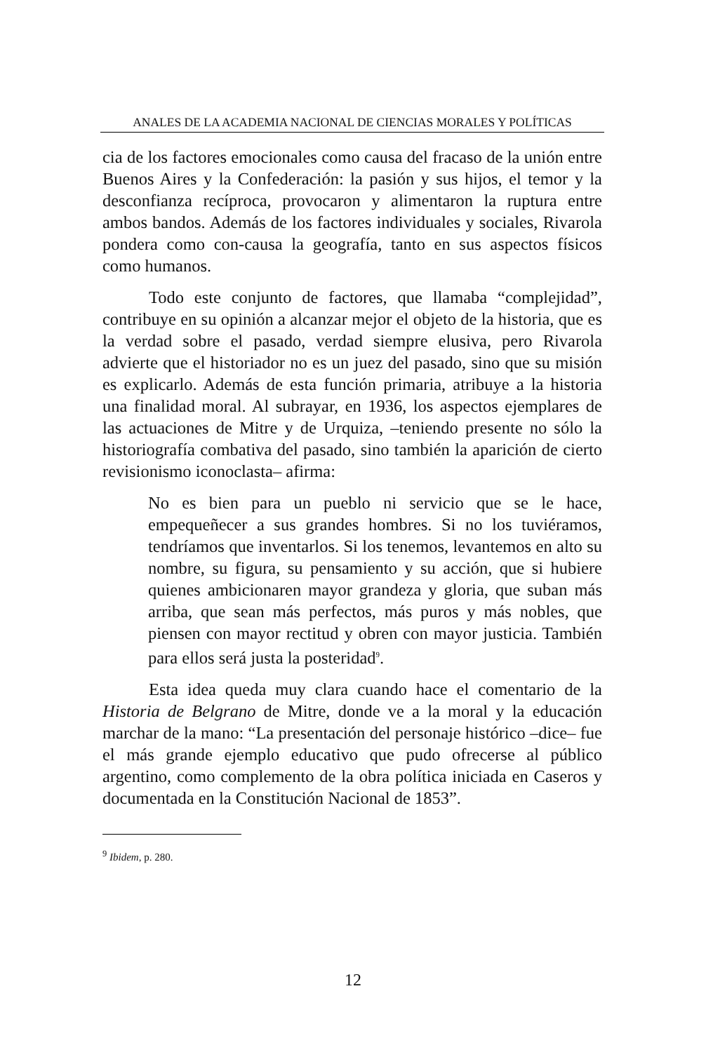ANALES DE LA ACADEMIA NACIONAL DE CIENCIAS MORALES Y POLÍTICAS
cia de los factores emocionales como causa del fracaso de la unión entre Buenos Aires y la Confederación: la pasión y sus hijos, el temor y la desconfianza recíproca, provocaron y alimentaron la ruptura entre ambos bandos. Además de los factores individuales y sociales, Rivarola pondera como con-causa la geografía, tanto en sus aspectos físicos como humanos.
Todo este conjunto de factores, que llamaba “complejidad”, contribuye en su opinión a alcanzar mejor el objeto de la historia, que es la verdad sobre el pasado, verdad siempre elusiva, pero Rivarola advierte que el historiador no es un juez del pasado, sino que su misión es explicarlo. Además de esta función primaria, atribuye a la historia una finalidad moral. Al subrayar, en 1936, los aspectos ejemplares de las actuaciones de Mitre y de Urquiza, –teniendo presente no sólo la historiografía combativa del pasado, sino también la aparición de cierto revisionismo iconoclasta– afirma:
No es bien para un pueblo ni servicio que se le hace, empequeñecer a sus grandes hombres. Si no los tuviéramos, tendríamos que inventarlos. Si los tenemos, levantemos en alto su nombre, su figura, su pensamiento y su acción, que si hubiere quienes ambicionaren mayor grandeza y gloria, que suban más arriba, que sean más perfectos, más puros y más nobles, que piensen con mayor rectitud y obren con mayor justicia. También para ellos será justa la posteridad<sup>9</sup>.
Esta idea queda muy clara cuando hace el comentario de la Historia de Belgrano de Mitre, donde ve a la moral y la educación marchar de la mano: “La presentación del personaje histórico –dice– fue el más grande ejemplo educativo que pudo ofrecerse al público argentino, como complemento de la obra política iniciada en Caseros y documentada en la Constitución Nacional de 1853”.
<sup>9</sup> Ibidem, p. 280.
12